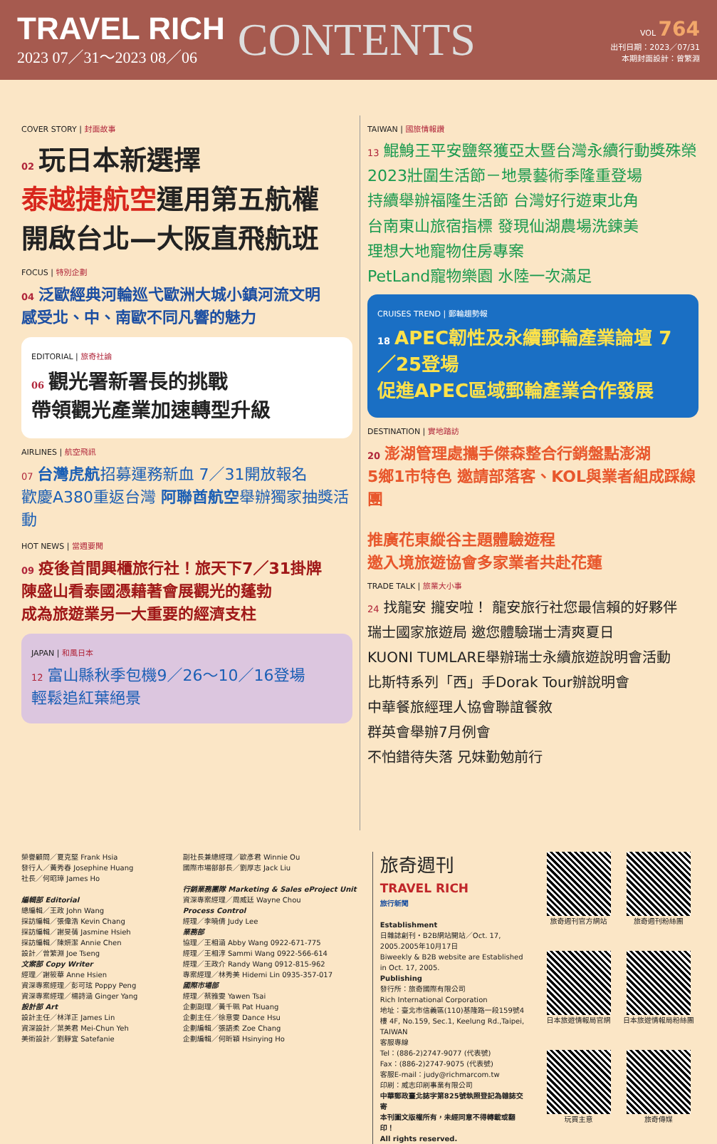TRAVEL RICH
2023 07／31～2023 08／06
CONTENTS
VOL 764
出刊日期：2023／07/31
本期封面設計：曾繁淵
COVER STORY | 封面故事
02 玩日本新選擇
泰越捷航空運用第五航權
開啟台北—大阪直飛航班
FOCUS | 特別企劃
04 泛歐經典河輪巡弋歐洲大城小鎮河流文明
感受北、中、南歐不同凡響的魅力
EDITORIAL | 旅奇社論
06 觀光署新署長的挑戰
帶領觀光產業加速轉型升級
AIRLINES | 航空飛訊
07 台灣虎航招募運務新血 7／31開放報名
歡慶A380重返台灣 阿聯酋航空舉辦獨家抽獎活動
HOT NEWS | 當週要聞
09 疫後首間興櫃旅行社！旅天下7／31掛牌
陳盛山看泰國憑藉著會展觀光的蓬勃
成為旅遊業另一大重要的經濟支柱
JAPAN | 和風日本
12 富山縣秋季包機9／26～10／16登場
輕鬆追紅葉絕景
TAIWAN | 國旅情報讚
13 鯤鯓王平安鹽祭獲亞太暨台灣永續行動獎殊榮
2023壯圍生活節－地景藝術季隆重登場
持續舉辦福隆生活節 台灣好行遊東北角
台南東山旅宿指標 發現仙湖農場洗鍊美
理想大地寵物住房專案
PetLand寵物樂園 水陸一次滿足
CRUISES TREND | 郵輪趨勢報
18 APEC韌性及永續郵輪產業論壇 7／25登場
促進APEC區域郵輪產業合作發展
DESTINATION | 實地踏訪
20 澎湖管理處攜手傑森整合行銷盤點澎湖
5鄉1市特色 邀請部落客、KOL與業者組成踩線團
推廣花東縱谷主題體驗遊程
邀入境旅遊協會多家業者共赴花蓮
TRADE TALK | 旅業大小事
24 找龍安 攏安啦！ 龍安旅行社您最信賴的好夥伴
瑞士國家旅遊局 邀您體驗瑞士清爽夏日
KUONI TUMLARE舉辦瑞士永續旅遊說明會活動
比斯特系列「西」手Dorak Tour辦說明會
中華餐旅經理人協會聯誼餐敘
群英會舉辦7月例會
不怕錯待失落 兄妹勤勉前行
榮譽顧問／夏克堅 Frank Hsia
發行人／黃秀春 Josephine Huang
社長／何昭璋 James Ho
編輯部 Editorial
總編輯／王政 John Wang
採訪編輯／張偉浩 Kevin Chang
採訪編輯／謝旻蒨 Jasmine Hsieh
採訪編輯／陳妍潔 Annie Chen
設計／曾繁淵 Joe Tseng
文案部 Copy Writer
經理／謝筱華 Anne Hsien
資深專案經理／彭可玹 Poppy Peng
資深專案經理／楊詩涵 Ginger Yang
設計部 Art
設計主任／林洋正 James Lin
資深設計／葉美君 Mei-Chun Yeh
美術設計／劉靜宜 Satefanie
副社長兼總經理／歐彥君 Winnie Ou
國際市場部部長／劉厚志 Jack Liu
行銷業務團隊 Marketing & Sales eProject Unit
資深專案經理／周威廷 Wayne Chou
Process Control
經理／李曉倩 Judy Lee
業務部
協理／王相涵 Abby Wang 0922-671-775
經理／王相淳 Sammi Wang 0922-566-614
經理／王政介 Randy Wang 0912-815-962
專案經理／林秀美 Hidemi Lin 0935-357-017
國際市場部
經理／蔡雅雯 Yawen Tsai
企劃副理／黃千珮 Pat Huang
企劃主任／徐意雯 Dance Hsu
企劃編輯／張語柔 Zoe Chang
企劃編輯／何昕穎 Hsinying Ho
旅奇週刊
TRAVEL RICH
旅行新聞
Establishment
日雜誌創刊・B2B網站開站／Oct. 17, 2005.2005年10月17日
Biweekly & B2B website are Established in Oct. 17, 2005.
Publishing
發行所：旅奇國際有限公司
Rich International Corporation
地址：臺北市信義區(110)基隆路一段159號4樓 4F, No.159, Sec.1, Keelung Rd.,Taipei, TAIWAN
客服專線
Tel：(886-2)2747-9077 (代表號)
Fax：(886-2)2747-9075 (代表號)
客服E-mail：judy@richmarcom.tw
印刷：威志印刷事業有限公司
中華郵政臺北誌字第825號執照登記為雜誌交寄
本刊圖文版權所有，未經同意不得轉載或翻印！
All rights reserved.
旅奇週刊官方網站
旅奇週刊粉絲團
日本旅遊情報局官網
日本旅遊情報局粉絲團
玩買主意
旅奇傳媒